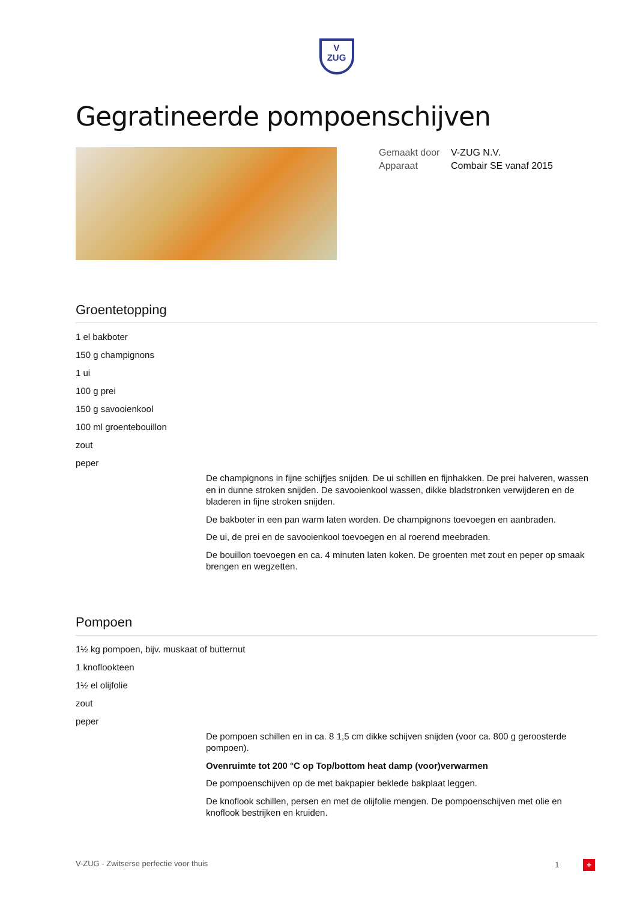V
ZUG
Gegratineerde pompoenschijven
Gemaakt door V-ZUG N.V.
Apparaat Combair SE vanaf 2015
Groentetopping
1 el bakboter
150 g champignons
1 ui
100 g prei
150 g savooienkool
100 ml groentebouillon
zout
peper
De champignons in fijne schijfjes snijden. De ui schillen en fijnhakken. De prei halveren, wassen en in dunne stroken snijden. De savooienkool wassen, dikke bladstronken verwijderen en de bladeren in fijne stroken snijden.
De bakboter in een pan warm laten worden. De champignons toevoegen en aanbraden.
De ui, de prei en de savooienkool toevoegen en al roerend meebraden.
De bouillon toevoegen en ca. 4 minuten laten koken. De groenten met zout en peper op smaak brengen en wegzetten.
Pompoen
1½ kg pompoen, bijv. muskaat of butternut
1 knoflookteen
1½ el olijfolie
zout
peper
De pompoen schillen en in ca. 8 1,5 cm dikke schijven snijden (voor ca. 800 g geroosterde pompoen).
Ovenruimte tot 200 °C op Top/bottom heat damp (voor)verwarmen
De pompoenschijven op de met bakpapier beklede bakplaat leggen.
De knoflook schillen, persen en met de olijfolie mengen. De pompoenschijven met olie en knoflook bestrijken en kruiden.
V-ZUG - Zwitserse perfectie voor thuis 1 +